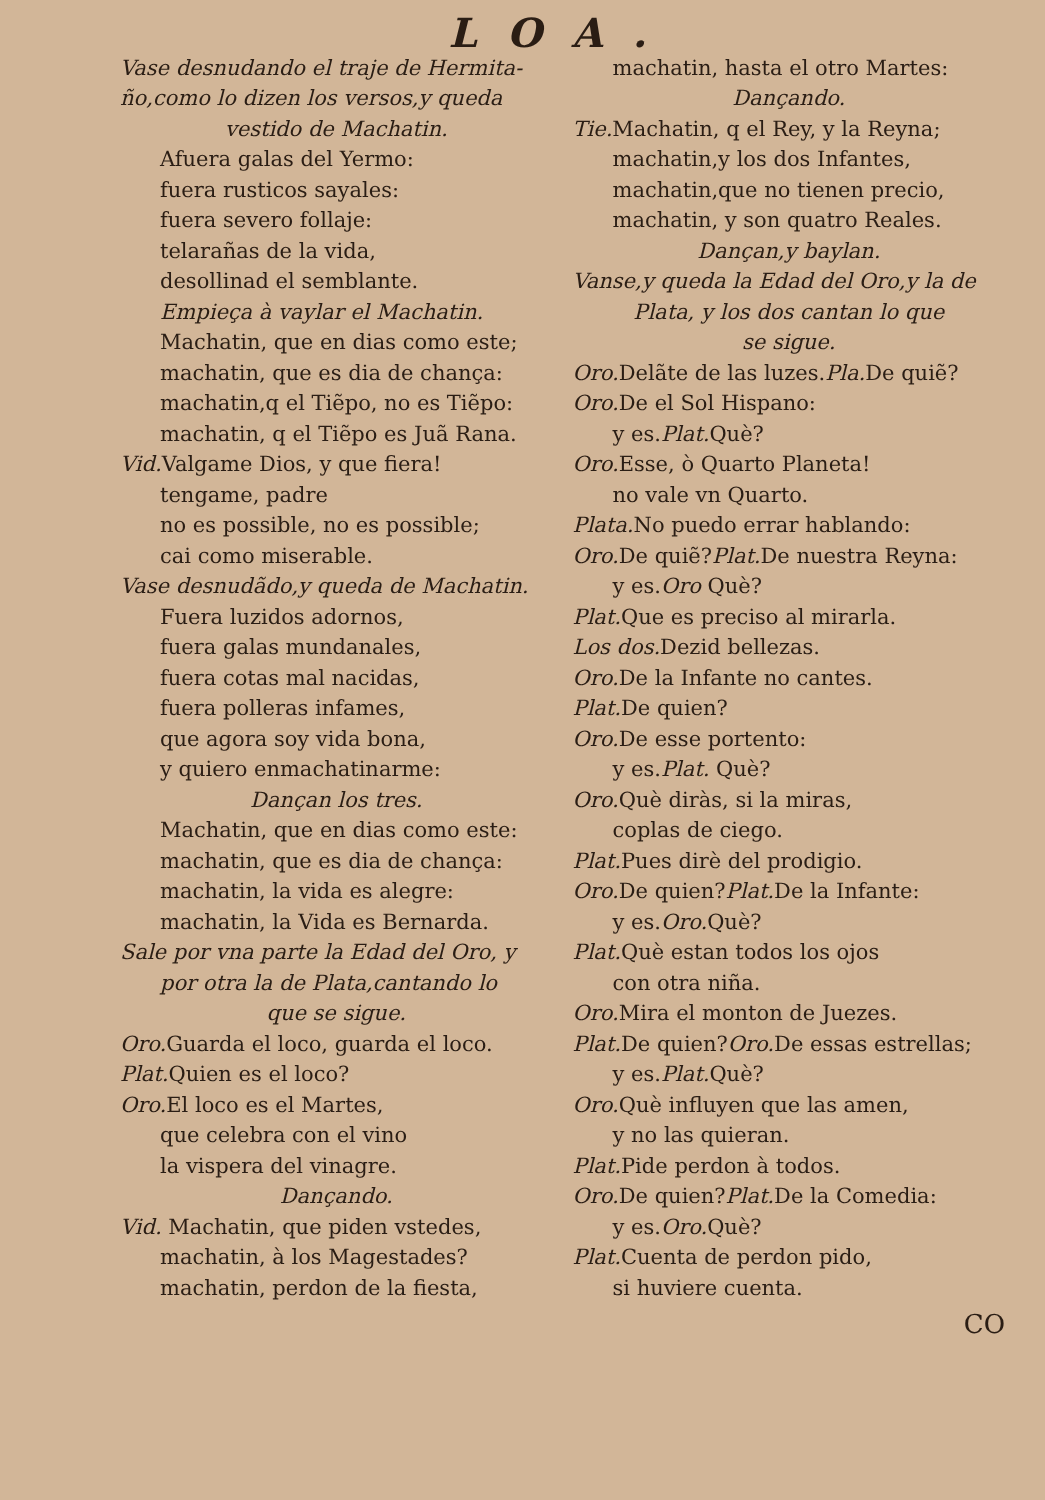LOA.
Vase desnudando el traje de Hermita-
ño,como lo dizen los versos,y queda
vestido de Machatin.
Afuera galas del Yermo:
fuera rusticos sayales:
fuera severo follaje:
telarañas de la vida,
desollinad el semblante.
Empieça à vaylar el Machatin.
Machatin, que en dias como este;
machatin, que es dia de chança:
machatin,q el Tiẽpo, no es Tiẽpo:
machatin, q el Tiẽpo es Juã Rana.
Vid. Valgame Dios, y que fiera!
tengame, padre
no es possible, no es possible;
cai como miserable.
Vase desnudãdo,y queda de Machatin.
Fuera luzidos adornos,
fuera galas mundanales,
fuera cotas mal nacidas,
fuera polleras infames,
que agora soy vida bona,
y quiero enmachatinarme:
Dançan los tres.
Machatin, que en dias como este:
machatin, que es dia de chança:
machatin, la vida es alegre:
machatin, la Vida es Bernarda.
Sale por vna parte la Edad del Oro, y
por otra la de Plata,cantando lo
que se sigue.
Oro. Guarda el loco, guarda el loco.
Plat. Quien es el loco?
Oro. El loco es el Martes,
que celebra con el vino
la vispera del vinagre.
Dançando.
Vid. Machatin, que piden vstedes,
machatin, à los Magestades?
machatin, perdon de la fiesta,
machatin, hasta el otro Martes:
Dançando.
Tie. Machatin, q el Rey, y la Reyna;
machatin,y los dos Infantes,
machatin,que no tienen precio,
machatin, y son quatro Reales.
Dançan,y baylan.
Vanse,y queda la Edad del Oro,y la de
Plata, y los dos cantan lo que
se sigue.
Oro. Delãte de las luzes.Pla. De quiẽ?
Oro. De el Sol Hispano:
y es.Plat. Què?
Oro. Esse, ò Quarto Planeta!
no vale vn Quarto.
Plata. No puedo errar hablando:
Oro. De quiẽ?Plat. De nuestra Reyna:
y es.Oro Què?
Plat. Que es preciso al mirarla.
Los dos. Dezid bellezas.
Oro. De la Infante no cantes.
Plat. De quien?
Oro. De esse portento:
y es.Plat. Què?
Oro. Què diràs, si la miras,
coplas de ciego.
Plat. Pues dirè del prodigio.
Oro. De quien?Plat. De la Infante:
y es.Oro. Què?
Plat. Què estan todos los ojos
con otra niña.
Oro. Mira el monton de Juezes.
Plat. De quien?Oro. De essas estrellas;
y es.Plat. Què?
Oro. Què influyen que las amen,
y no las quieran.
Plat. Pide perdon à todos.
Oro. De quien?Plat. De la Comedia:
y es.Oro. Què?
Plat. Cuenta de perdon pido,
si huviere cuenta.
CO